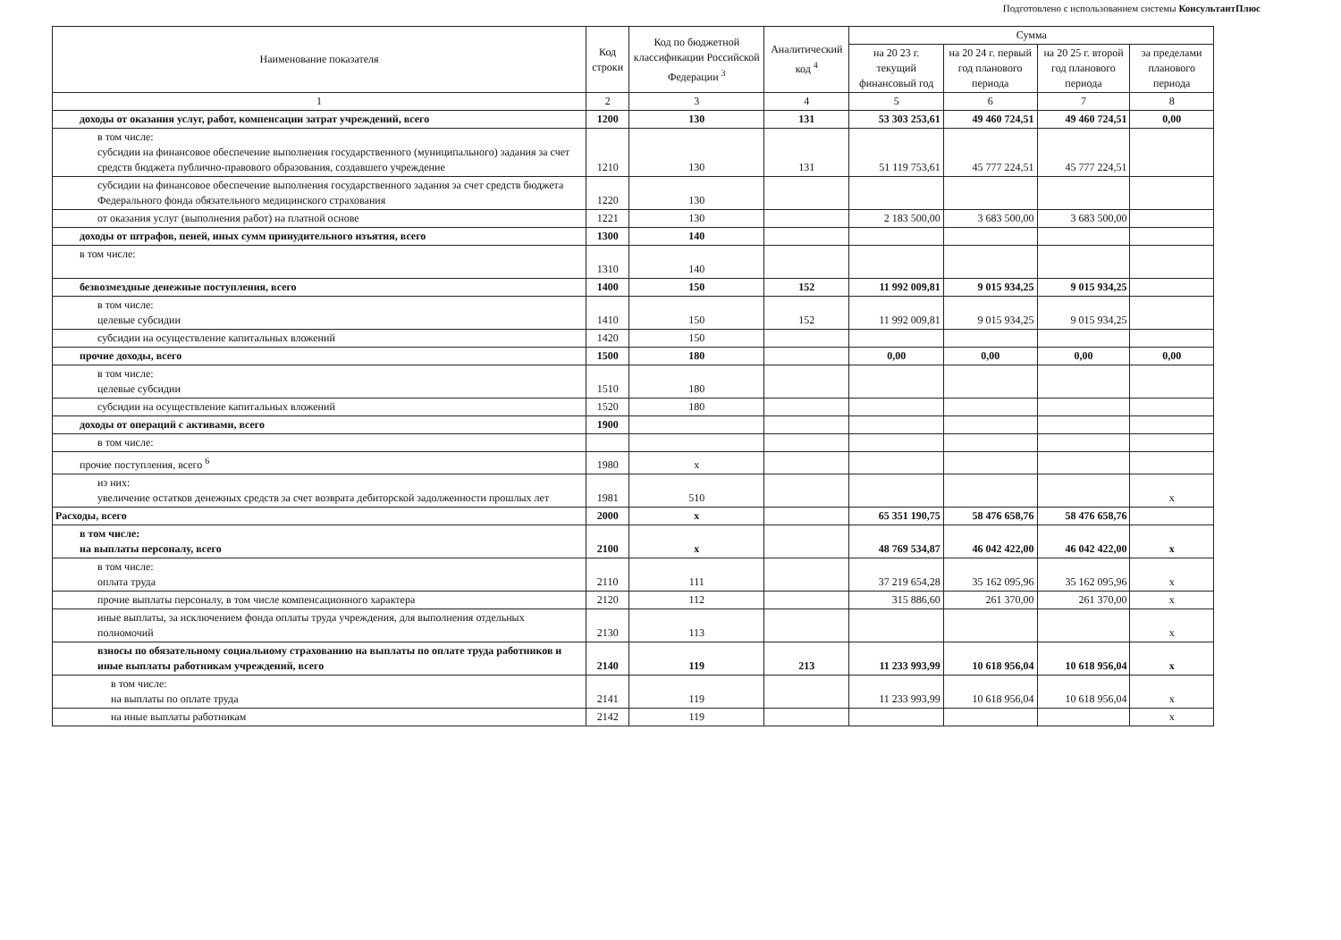Подготовлено с использованием системы КонсультантПлюс
| Наименование показателя | Код строки | Код по бюджетной классификации Российской Федерации <sup>3</sup> | Аналитический код <sup>4</sup> | Сумма | | | |
| --- | --- | --- | --- | --- | --- | --- | --- |
| | | | | на 20 23 г. текущий финансовый год | на 20 24 г. первый год планового периода | на 20 25 г. второй год планового периода | за пределами планового периода |
| 1 | 2 | 3 | 4 | 5 | 6 | 7 | 8 |
| доходы от оказания услуг, работ, компенсации затрат учреждений, всего | 1200 | 130 | 131 | 53 303 253,61 | 49 460 724,51 | 49 460 724,51 | 0,00 |
| в том числе: субсидии на финансовое обеспечение выполнения государственного (муниципального) задания за счет средств бюджета публично-правового образования, создавшего учреждение | 1210 | 130 | 131 | 51 119 753,61 | 45 777 224,51 | 45 777 224,51 | |
| субсидии на финансовое обеспечение выполнения государственного задания за счет средств бюджета Федерального фонда обязательного медицинского страхования | 1220 | 130 | | | | | |
| от оказания услуг (выполнения работ) на платной основе | 1221 | 130 | | 2 183 500,00 | 3 683 500,00 | 3 683 500,00 | |
| доходы от штрафов, пеней, иных сумм принудительного изъятия, всего | 1300 | 140 | | | | | |
| в том числе: | 1310 | 140 | | | | | |
| безвозмездные денежные поступления, всего | 1400 | 150 | 152 | 11 992 009,81 | 9 015 934,25 | 9 015 934,25 | |
| в том числе: целевые субсидии | 1410 | 150 | 152 | 11 992 009,81 | 9 015 934,25 | 9 015 934,25 | |
| субсидии на осуществление капитальных вложений | 1420 | 150 | | | | | |
| прочие доходы, всего | 1500 | 180 | | 0,00 | 0,00 | 0,00 | 0,00 |
| в том числе: целевые субсидии | 1510 | 180 | | | | | |
| субсидии на осуществление капитальных вложений | 1520 | 180 | | | | | |
| доходы от операций с активами, всего | 1900 | | | | | | |
| в том числе: | | | | | | | |
| прочие поступления, всего <sup>6</sup> | 1980 | x | | | | | |
| из них: увеличение остатков денежных средств за счет возврата дебиторской задолженности прошлых лет | 1981 | 510 | | | | | x |
| Расходы, всего | 2000 | x | | 65 351 190,75 | 58 476 658,76 | 58 476 658,76 | |
| в том числе: на выплаты персоналу, всего | 2100 | x | | 48 769 534,87 | 46 042 422,00 | 46 042 422,00 | x |
| в том числе: оплата труда | 2110 | 111 | | 37 219 654,28 | 35 162 095,96 | 35 162 095,96 | x |
| прочие выплаты персоналу, в том числе компенсационного характера | 2120 | 112 | | 315 886,60 | 261 370,00 | 261 370,00 | x |
| иные выплаты, за исключением фонда оплаты труда учреждения, для выполнения отдельных полномочий | 2130 | 113 | | | | | x |
| взносы по обязательному социальному страхованию на выплаты по оплате труда работников и иные выплаты работникам учреждений, всего | 2140 | 119 | 213 | 11 233 993,99 | 10 618 956,04 | 10 618 956,04 | x |
| в том числе: на выплаты по оплате труда | 2141 | 119 | | 11 233 993,99 | 10 618 956,04 | 10 618 956,04 | x |
| на иные выплаты работникам | 2142 | 119 | | | | | x |